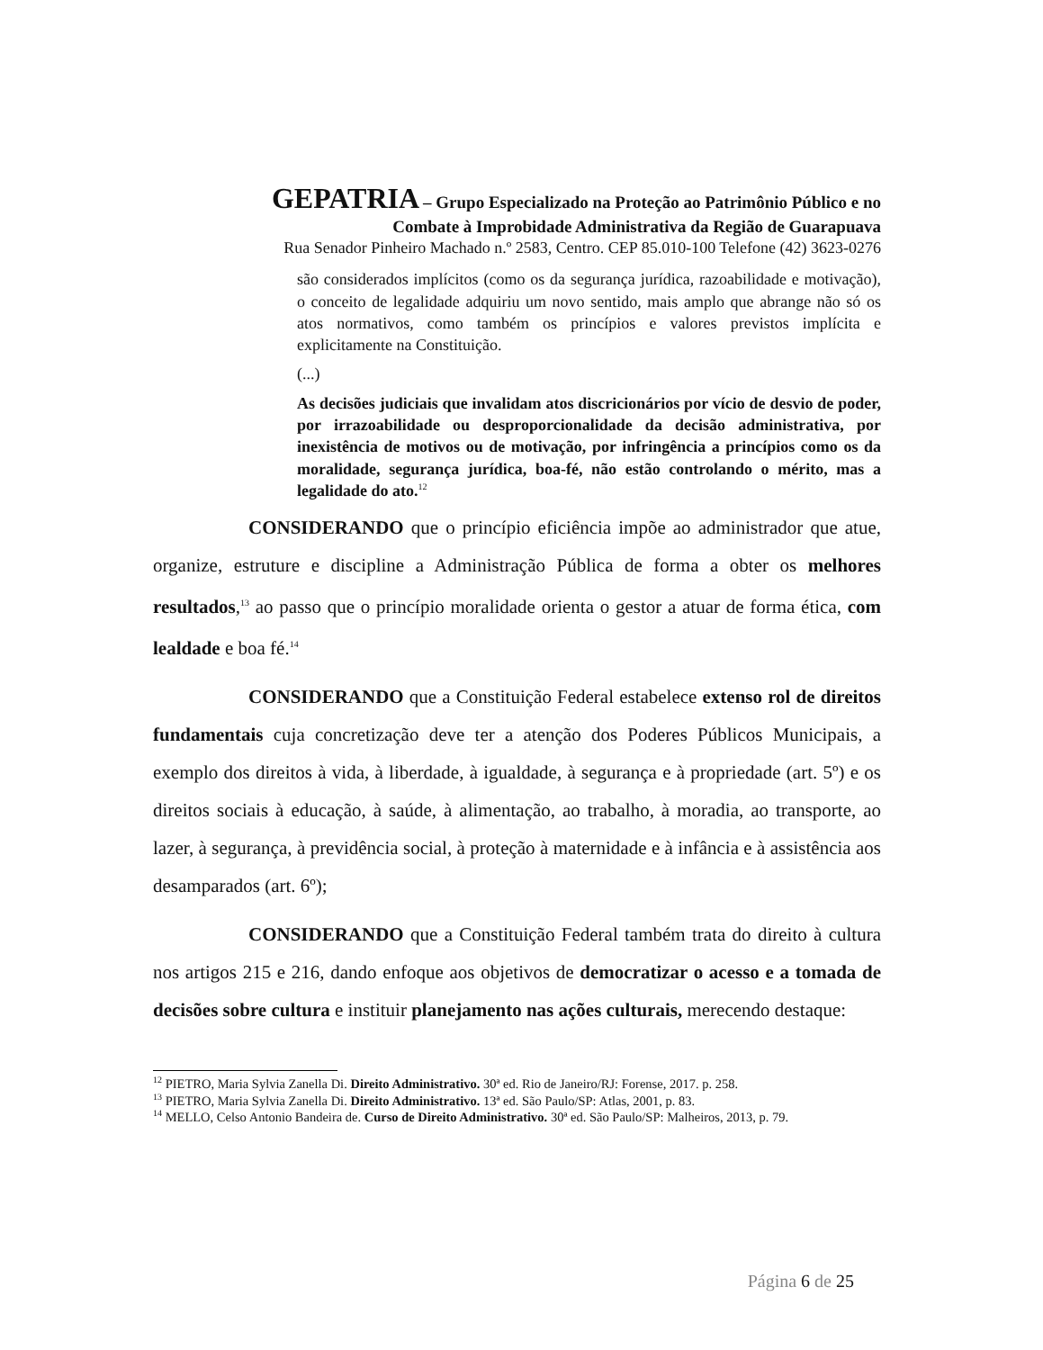GEPATRIA – Grupo Especializado na Proteção ao Patrimônio Público e no
Combate à Improbidade Administrativa da Região de Guarapuava
Rua Senador Pinheiro Machado n.º 2583, Centro. CEP 85.010-100 Telefone (42) 3623-0276
são considerados implícitos (como os da segurança jurídica, razoabilidade e motivação), o conceito de legalidade adquiriu um novo sentido, mais amplo que abrange não só os atos normativos, como também os princípios e valores previstos implícita e explicitamente na Constituição.
(...)
As decisões judiciais que invalidam atos discricionários por vício de desvio de poder, por irrazoabilidade ou desproporcionalidade da decisão administrativa, por inexistência de motivos ou de motivação, por infringência a princípios como os da moralidade, segurança jurídica, boa-fé, não estão controlando o mérito, mas a legalidade do ato.<sup>12</sup>
CONSIDERANDO que o princípio eficiência impõe ao administrador que atue, organize, estruture e discipline a Administração Pública de forma a obter os melhores resultados,<sup>13</sup> ao passo que o princípio moralidade orienta o gestor a atuar de forma ética, com lealdade e boa fé.<sup>14</sup>
CONSIDERANDO que a Constituição Federal estabelece extenso rol de direitos fundamentais cuja concretização deve ter a atenção dos Poderes Públicos Municipais, a exemplo dos direitos à vida, à liberdade, à igualdade, à segurança e à propriedade (art. 5º) e os direitos sociais à educação, à saúde, à alimentação, ao trabalho, à moradia, ao transporte, ao lazer, à segurança, à previdência social, à proteção à maternidade e à infância e à assistência aos desamparados (art. 6º);
CONSIDERANDO que a Constituição Federal também trata do direito à cultura nos artigos 215 e 216, dando enfoque aos objetivos de democratizar o acesso e a tomada de decisões sobre cultura e instituir planejamento nas ações culturais, merecendo destaque:
<sup>12</sup> PIETRO, Maria Sylvia Zanella Di. Direito Administrativo. 30ª ed. Rio de Janeiro/RJ: Forense, 2017. p. 258.
<sup>13</sup> PIETRO, Maria Sylvia Zanella Di. Direito Administrativo. 13ª ed. São Paulo/SP: Atlas, 2001, p. 83.
<sup>14</sup> MELLO, Celso Antonio Bandeira de. Curso de Direito Administrativo. 30ª ed. São Paulo/SP: Malheiros, 2013, p. 79.
Página 6 de 25